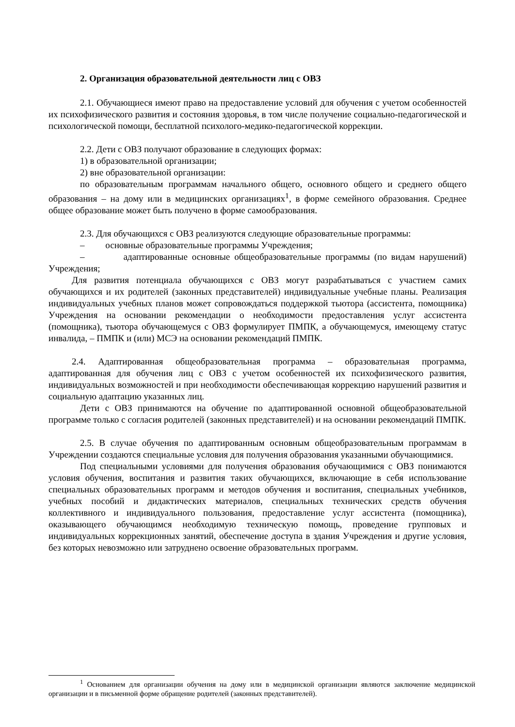2. Организация образовательной деятельности лиц с ОВЗ
2.1. Обучающиеся имеют право на предоставление условий для обучения с учетом особенностей их психофизического развития и состояния здоровья, в том числе получение социально-педагогической и психологической помощи, бесплатной психолого-медико-педагогической коррекции.
2.2. Дети с ОВЗ получают образование в следующих формах:
1) в образовательной организации;
2) вне образовательной организации:
по образовательным программам начального общего, основного общего и среднего общего образования – на дому или в медицинских организациях<sup>1</sup>, в форме семейного образования. Среднее общее образование может быть получено в форме самообразования.
2.3. Для обучающихся с ОВЗ реализуются следующие образовательные программы:
– основные образовательные программы Учреждения;
– адаптированные основные общеобразовательные программы (по видам нарушений) Учреждения;
Для развития потенциала обучающихся с ОВЗ могут разрабатываться с участием самих обучающихся и их родителей (законных представителей) индивидуальные учебные планы. Реализация индивидуальных учебных планов может сопровождаться поддержкой тьютора (ассистента, помощника) Учреждения на основании рекомендации о необходимости предоставления услуг ассистента (помощника), тьютора обучающемуся с ОВЗ формулирует ПМПК, а обучающемуся, имеющему статус инвалида, – ПМПК и (или) МСЭ на основании рекомендаций ПМПК.
2.4. Адаптированная общеобразовательная программа – образовательная программа, адаптированная для обучения лиц с ОВЗ с учетом особенностей их психофизического развития, индивидуальных возможностей и при необходимости обеспечивающая коррекцию нарушений развития и социальную адаптацию указанных лиц.
Дети с ОВЗ принимаются на обучение по адаптированной основной общеобразовательной программе только с согласия родителей (законных представителей) и на основании рекомендаций ПМПК.
2.5. В случае обучения по адаптированным основным общеобразовательным программам в Учреждении создаются специальные условия для получения образования указанными обучающимися.
Под специальными условиями для получения образования обучающимися с ОВЗ понимаются условия обучения, воспитания и развития таких обучающихся, включающие в себя использование специальных образовательных программ и методов обучения и воспитания, специальных учебников, учебных пособий и дидактических материалов, специальных технических средств обучения коллективного и индивидуального пользования, предоставление услуг ассистента (помощника), оказывающего обучающимся необходимую техническую помощь, проведение групповых и индивидуальных коррекционных занятий, обеспечение доступа в здания Учреждения и другие условия, без которых невозможно или затруднено освоение образовательных программ.
<sup>1</sup> Основанием для организации обучения на дому или в медицинской организации являются заключение медицинской организации и в письменной форме обращение родителей (законных представителей).